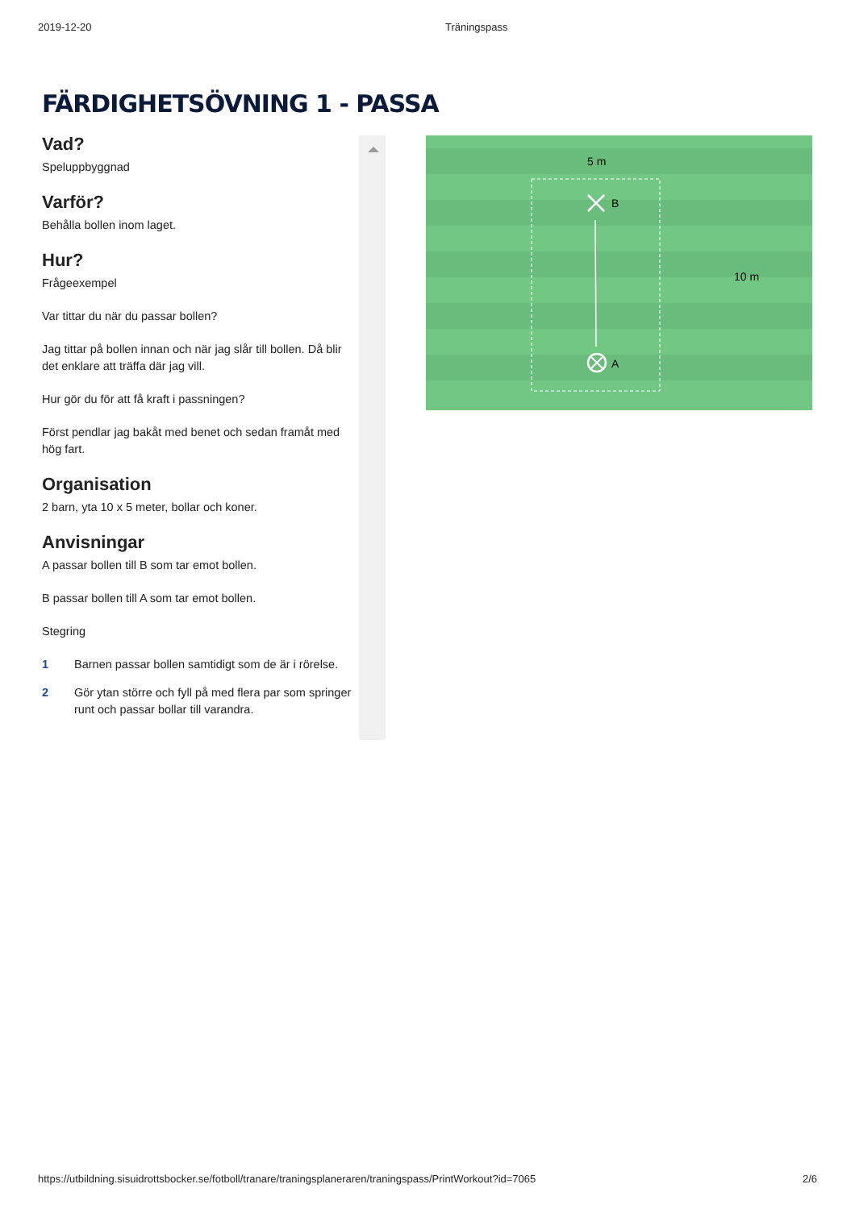2019-12-20 Träningspass
FÄRDIGHETSÖVNING 1 - PASSA
Vad?
Speluppbyggnad
Varför?
Behålla bollen inom laget.
Hur?
Frågeexempel
Var tittar du när du passar bollen?
Jag tittar på bollen innan och när jag slår till bollen. Då blir det enklare att träffa där jag vill.
Hur gör du för att få kraft i passningen?
Först pendlar jag bakåt med benet och sedan framåt med hög fart.
Organisation
2 barn, yta 10 x 5 meter, bollar och koner.
Anvisningar
A passar bollen till B som tar emot bollen.
B passar bollen till A som tar emot bollen.
Stegring
1 Barnen passar bollen samtidigt som de är i rörelse.
2 Gör ytan större och fyll på med flera par som springer runt och passar bollar till varandra.
5 m
10 m
B
A
https://utbildning.sisuidrottsbocker.se/fotboll/tranare/traningsplaneraren/traningspass/PrintWorkout?id=7065 2/6